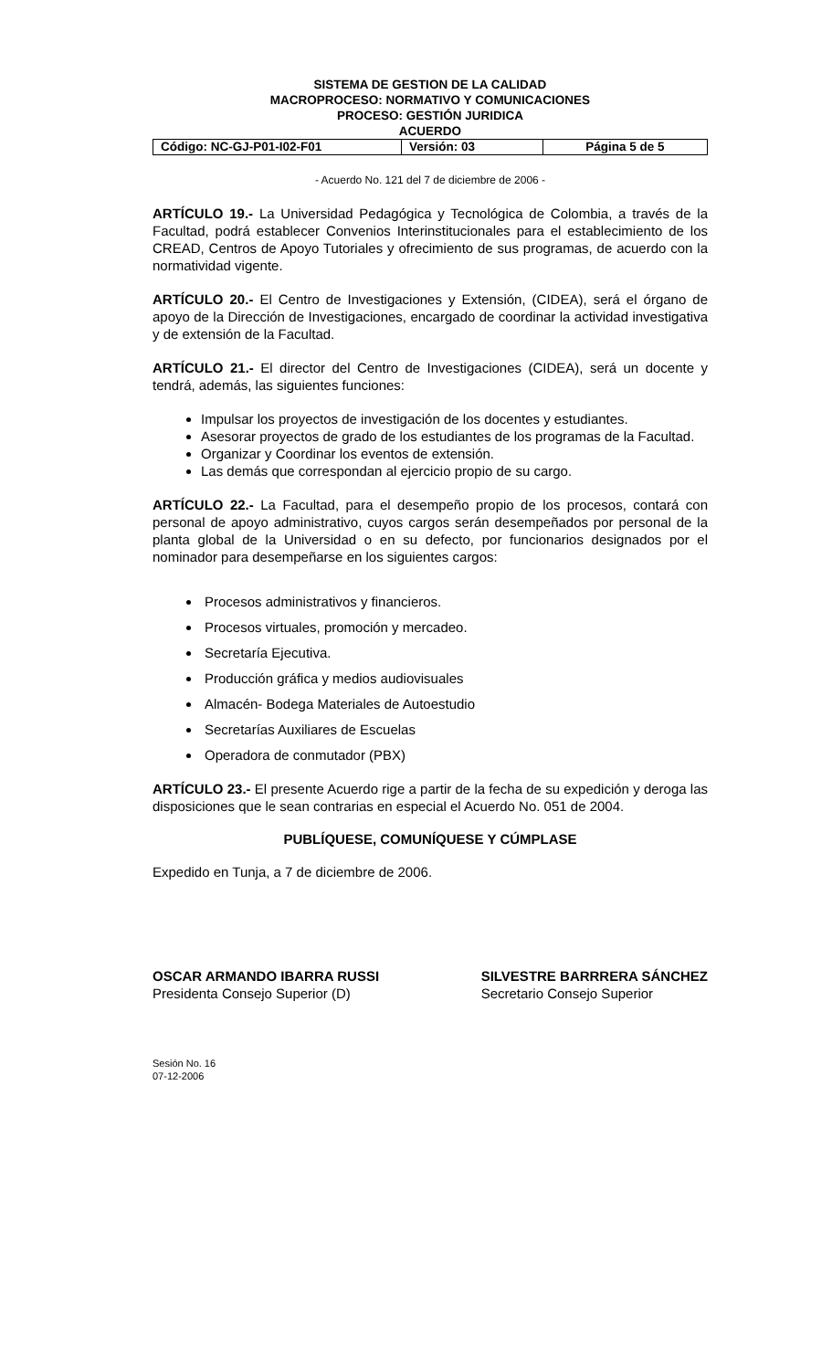SISTEMA DE GESTION DE LA CALIDAD
MACROPROCESO: NORMATIVO Y COMUNICACIONES
PROCESO: GESTIÓN JURIDICA
ACUERDO
| Código: NC-GJ-P01-I02-F01 | Versión: 03 | Página 5 de 5 |
- Acuerdo No. 121 del 7 de diciembre de 2006 -
ARTÍCULO 19.- La Universidad Pedagógica y Tecnológica de Colombia, a través de la Facultad, podrá establecer Convenios Interinstitucionales para el establecimiento de los CREAD, Centros de Apoyo Tutoriales y ofrecimiento de sus programas, de acuerdo con la normatividad vigente.
ARTÍCULO 20.- El Centro de Investigaciones y Extensión, (CIDEA), será el órgano de apoyo de la Dirección de Investigaciones, encargado de coordinar la actividad investigativa y de extensión de la Facultad.
ARTÍCULO 21.- El director del Centro de Investigaciones (CIDEA), será un docente y tendrá, además, las siguientes funciones:
Impulsar los proyectos de investigación de los docentes y estudiantes.
Asesorar proyectos de grado de los estudiantes de los programas de la Facultad.
Organizar y Coordinar los eventos de extensión.
Las demás que correspondan al ejercicio propio de su cargo.
ARTÍCULO 22.- La Facultad, para el desempeño propio de los procesos, contará con personal de apoyo administrativo, cuyos cargos serán desempeñados por personal de la planta global de la Universidad o en su defecto, por funcionarios designados por el nominador para desempeñarse en los siguientes cargos:
Procesos administrativos y financieros.
Procesos virtuales, promoción y mercadeo.
Secretaría Ejecutiva.
Producción gráfica y medios audiovisuales
Almacén- Bodega Materiales de Autoestudio
Secretarías Auxiliares de Escuelas
Operadora de conmutador (PBX)
ARTÍCULO 23.- El presente Acuerdo rige a partir de la fecha de su expedición y deroga las disposiciones que le sean contrarias en especial el Acuerdo No. 051 de 2004.
PUBLÍQUESE, COMUNÍQUESE Y CÚMPLASE
Expedido en Tunja, a 7 de diciembre de 2006.
OSCAR ARMANDO IBARRA RUSSI
Presidenta Consejo Superior (D)
SILVESTRE BARRRERA SÁNCHEZ
Secretario Consejo Superior
Sesión No. 16
07-12-2006